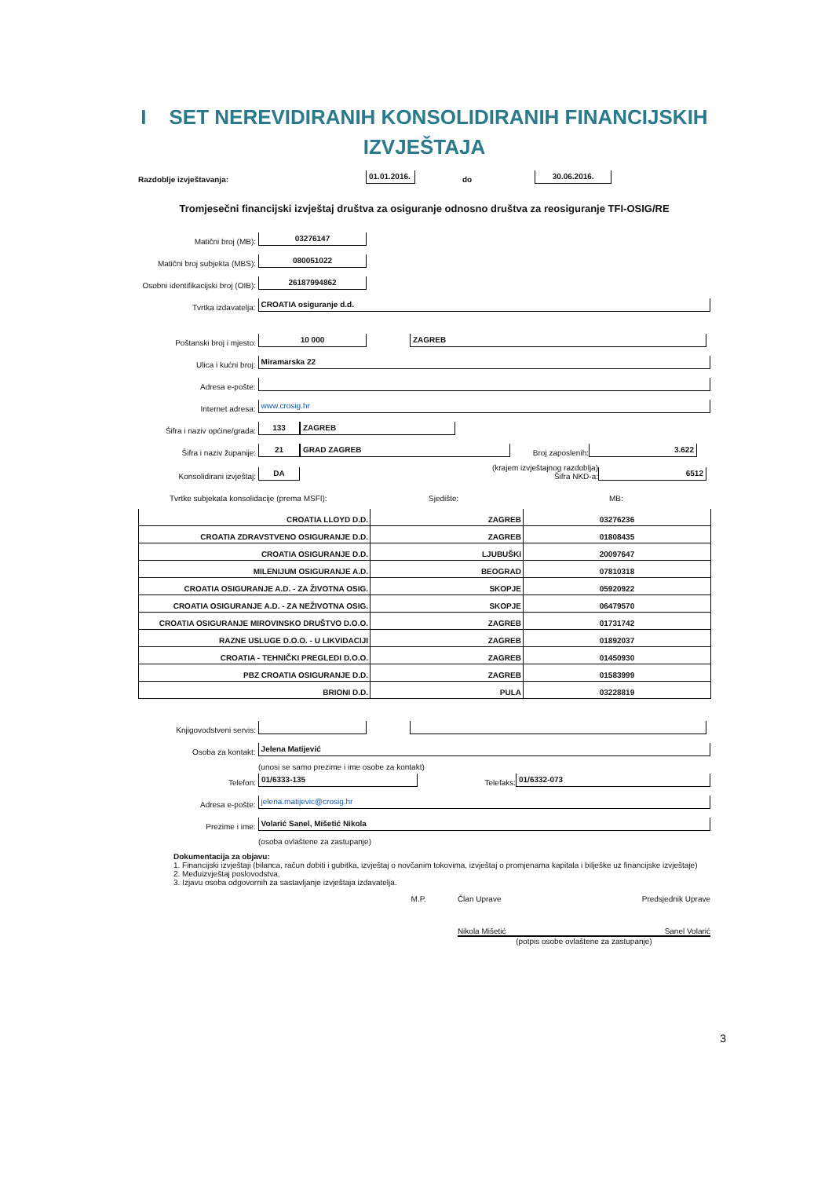I SET NEREVIDIRANIH KONSOLIDIRANIH FINANCIJSKIH
IZVJEŠTAJA
Razdoblje izvještavanja: 01.01.2016. do 30.06.2016.
Tromjesečni financijski izvještaj društva za osiguranje odnosno društva za reosiguranje TFI-OSIG/RE
Matični broj (MB): 03276147
Matični broj subjekta (MBS): 080051022
Osobni identifikacijski broj (OIB): 26187994862
Tvrtka izdavatelja: CROATIA osiguranje d.d.
Poštanski broj i mjesto: 10 000 ZAGREB
Ulica i kućni broj: Miramarska 22
Adresa e-pošte:
Internet adresa: www.crosig.hr
Šifra i naziv općine/grada: 133 ZAGREB
Šifra i naziv županije: 21 GRAD ZAGREB Broj zaposlenih: 3.622
Konsolidirani izvještaj: DA (krajem izvještajnog razdoblja)
Šifra NKD-a: 6512
Tvrtke subjekata konsolidacije (prema MSFI): Sjedište: MB:
| CROATIA LLOYD D.D. | ZAGREB | 03276236 |
| CROATIA ZDRAVSTVENO OSIGURANJE D.D. | ZAGREB | 01808435 |
| CROATIA OSIGURANJE D.D. | LJUBUŠKI | 20097647 |
| MILENIJUM OSIGURANJE A.D. | BEOGRAD | 07810318 |
| CROATIA OSIGURANJE A.D. - ZA ŽIVOTNA OSIG. | SKOPJE | 05920922 |
| CROATIA OSIGURANJE A.D. - ZA NEŽIVOTNA OSIG. | SKOPJE | 06479570 |
| CROATIA OSIGURANJE MIROVINSKO DRUŠTVO D.O.O. | ZAGREB | 01731742 |
| RAZNE USLUGE D.O.O. - U LIKVIDACIJI | ZAGREB | 01892037 |
| CROATIA - TEHNIČKI PREGLEDI D.O.O. | ZAGREB | 01450930 |
| PBZ CROATIA OSIGURANJE D.D. | ZAGREB | 01583999 |
| BRIONI D.D. | PULA | 03228819 |
Knjigovodstveni servis:
Osoba za kontakt: Jelena Matijević
(unosi se samo prezime i ime osobe za kontakt)
Telefon: 01/6333-135 Telefaks: 01/6332-073
Adresa e-pošte: jelena.matijevic@crosig.hr
Prezime i ime: Volarić Sanel, Mišetić Nikola
(osoba ovlaštene za zastupanje)
Dokumentacija za objavu:
1. Financijski izvještaji (bilanca, račun dobiti i gubitka, izvještaj o novčanim tokovima, izvještaj o promjenama kapitala i bilješke uz financijske izvještaje)
2. Međuizvještaj poslovodstva,
3. Izjavu osoba odgovornih za sastavljanje izvještaja izdavatelja.
M.P. Član Uprave Predsjednik Uprave
Nikola Mišetić Sanel Volarić
(potpis osobe ovlaštene za zastupanje)
3